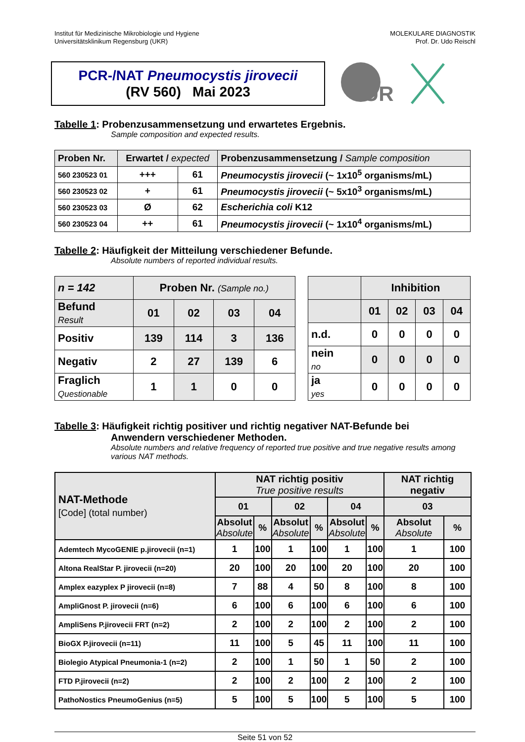Institut für Medizinische Mikrobiologie und Hygiene
Universitätsklinikum Regensburg (UKR)
MOLEKULARE DIAGNOSTIK
Prof. Dr. Udo Reischl
PCR-/NAT Pneumocystis jirovecii
(RV 560) Mai 2023
UR
Tabelle 1: Probenzusammensetzung und erwartetes Ergebnis.
Sample composition and expected results.
| Proben Nr. | Erwartet / expected | | Probenzusammensetzung / Sample composition |
| 560 230523 01 | +++ | 61 | Pneumocystis jirovecii (~ 1x10<sup>5</sup> organisms/mL) |
| 560 230523 02 | + | 61 | Pneumocystis jirovecii (~ 5x10<sup>3</sup> organisms/mL) |
| 560 230523 03 | Ø | 62 | Escherichia coli K12 |
| 560 230523 04 | ++ | 61 | Pneumocystis jirovecii (~ 1x10<sup>4</sup> organisms/mL) |
Tabelle 2: Häufigkeit der Mitteilung verschiedener Befunde.
Absolute numbers of reported individual results.
| n = 142 | Proben Nr. (Sample no.) | | | |
| Befund Result | 01 | 02 | 03 | 04 |
| Positiv | 139 | 114 | 3 | 136 |
| Negativ | 2 | 27 | 139 | 6 |
| Fraglich Questionable | 1 | 1 | 0 | 0 |
| | Inhibition | | | |
| | 01 | 02 | 03 | 04 |
| n.d. | 0 | 0 | 0 | 0 |
| nein no | 0 | 0 | 0 | 0 |
| ja yes | 0 | 0 | 0 | 0 |
Tabelle 3: Häufigkeit richtig positiver und richtig negativer NAT-Befunde bei
Anwendern verschiedener Methoden.
Absolute numbers and relative frequency of reported true positive and true negative results among various NAT methods.
| NAT-Methode [Code] (total number) | NAT richtig positiv True positive results | | | | | | NAT richtig negativ | |
| | 01 | | 02 | | 04 | | 03 | |
| | Absolut Absolute | % | Absolut Absolute | % | Absolut Absolute | % | Absolut Absolute | % |
| Ademtech MycoGENIE p.jirovecii (n=1) | 1 | 100 | 1 | 100 | 1 | 100 | 1 | 100 |
| Altona RealStar P. jirovecii (n=20) | 20 | 100 | 20 | 100 | 20 | 100 | 20 | 100 |
| Amplex eazyplex P jirovecii (n=8) | 7 | 88 | 4 | 50 | 8 | 100 | 8 | 100 |
| AmpliGnost P. jirovecii (n=6) | 6 | 100 | 6 | 100 | 6 | 100 | 6 | 100 |
| AmpliSens P.jirovecii FRT (n=2) | 2 | 100 | 2 | 100 | 2 | 100 | 2 | 100 |
| BioGX P.jirovecii (n=11) | 11 | 100 | 5 | 45 | 11 | 100 | 11 | 100 |
| Biolegio Atypical Pneumonia-1 (n=2) | 2 | 100 | 1 | 50 | 1 | 50 | 2 | 100 |
| FTD P.jirovecii (n=2) | 2 | 100 | 2 | 100 | 2 | 100 | 2 | 100 |
| PathoNostics PneumoGenius (n=5) | 5 | 100 | 5 | 100 | 5 | 100 | 5 | 100 |
Seite 51 von 52